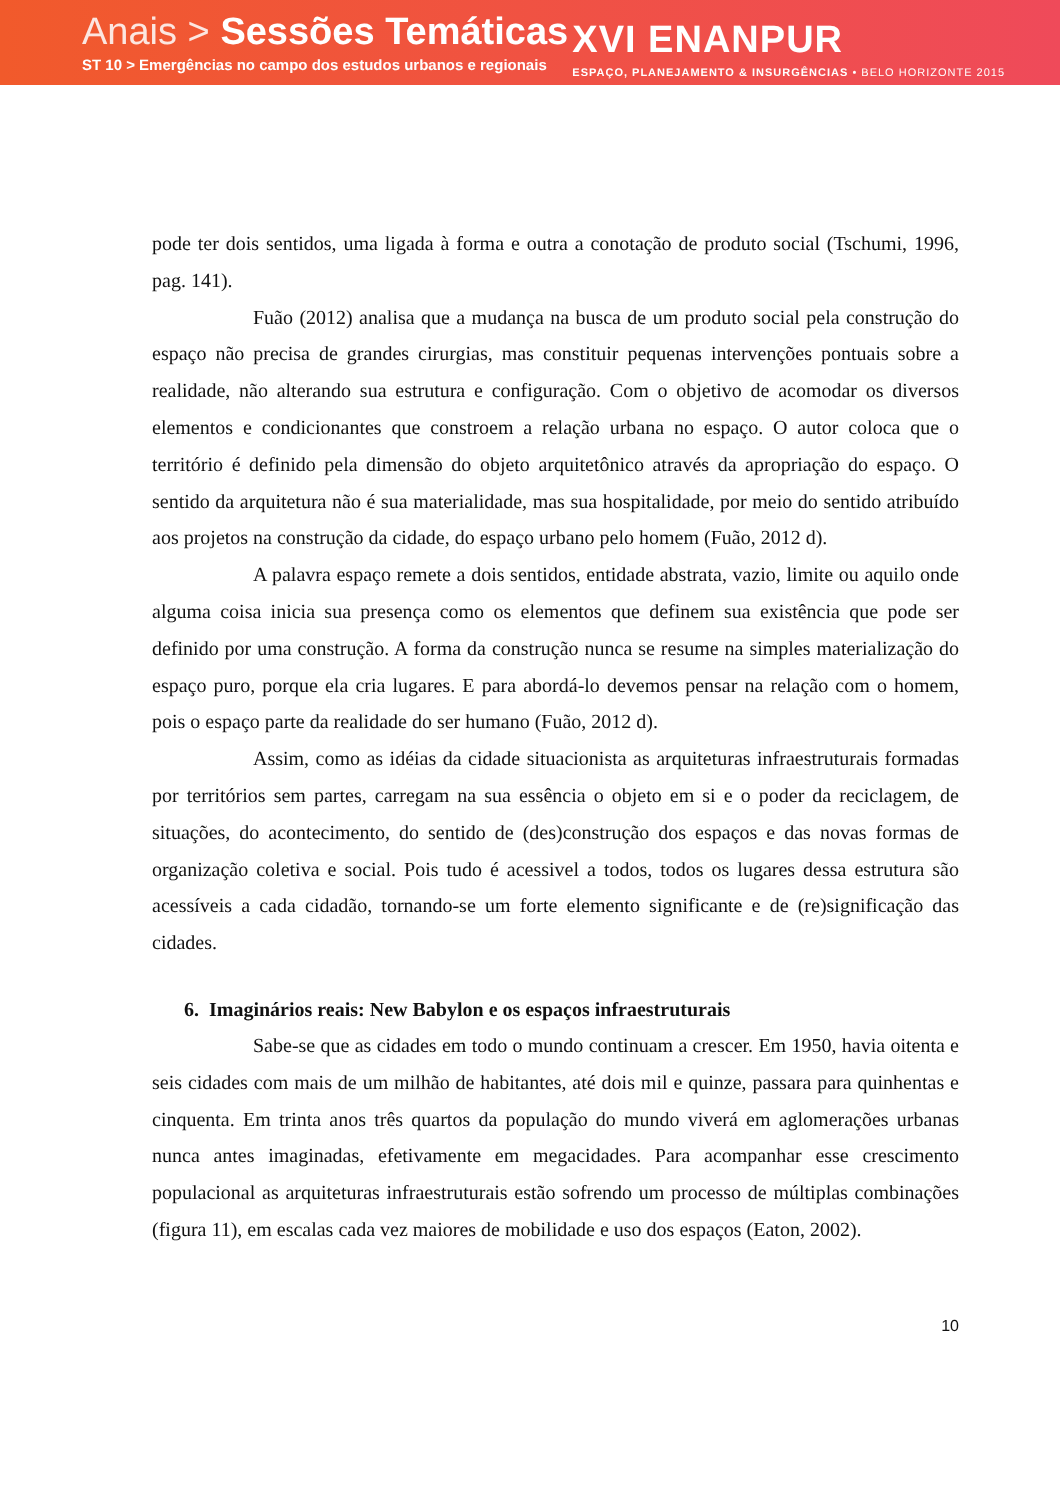Anais > Sessões Temáticas
ST 10 > Emergências no campo dos estudos urbanos e regionais
XVI ENANPUR
ESPAÇO, PLANEJAMENTO & INSURGÊNCIAS • BELO HORIZONTE 2015
pode ter dois sentidos, uma ligada à forma e outra a conotação de produto social (Tschumi, 1996, pag. 141).
Fuão (2012) analisa que a mudança na busca de um produto social pela construção do espaço não precisa de grandes cirurgias, mas constituir pequenas intervenções pontuais sobre a realidade, não alterando sua estrutura e configuração. Com o objetivo de acomodar os diversos elementos e condicionantes que constroem a relação urbana no espaço. O autor coloca que o território é definido pela dimensão do objeto arquitetônico através da apropriação do espaço. O sentido da arquitetura não é sua materialidade, mas sua hospitalidade, por meio do sentido atribuído aos projetos na construção da cidade, do espaço urbano pelo homem (Fuão, 2012 d).
A palavra espaço remete a dois sentidos, entidade abstrata, vazio, limite ou aquilo onde alguma coisa inicia sua presença como os elementos que definem sua existência que pode ser definido por uma construção. A forma da construção nunca se resume na simples materialização do espaço puro, porque ela cria lugares. E para abordá-lo devemos pensar na relação com o homem, pois o espaço parte da realidade do ser humano (Fuão, 2012 d).
Assim, como as idéias da cidade situacionista as arquiteturas infraestruturais formadas por territórios sem partes, carregam na sua essência o objeto em si e o poder da reciclagem, de situações, do acontecimento, do sentido de (des)construção dos espaços e das novas formas de organização coletiva e social. Pois tudo é acessivel a todos, todos os lugares dessa estrutura são acessíveis a cada cidadão, tornando-se um forte elemento significante e de (re)significação das cidades.
6. Imaginários reais: New Babylon e os espaços infraestruturais
Sabe-se que as cidades em todo o mundo continuam a crescer. Em 1950, havia oitenta e seis cidades com mais de um milhão de habitantes, até dois mil e quinze, passara para quinhentas e cinquenta. Em trinta anos três quartos da população do mundo viverá em aglomerações urbanas nunca antes imaginadas, efetivamente em megacidades. Para acompanhar esse crescimento populacional as arquiteturas infraestruturais estão sofrendo um processo de múltiplas combinações (figura 11), em escalas cada vez maiores de mobilidade e uso dos espaços (Eaton, 2002).
10